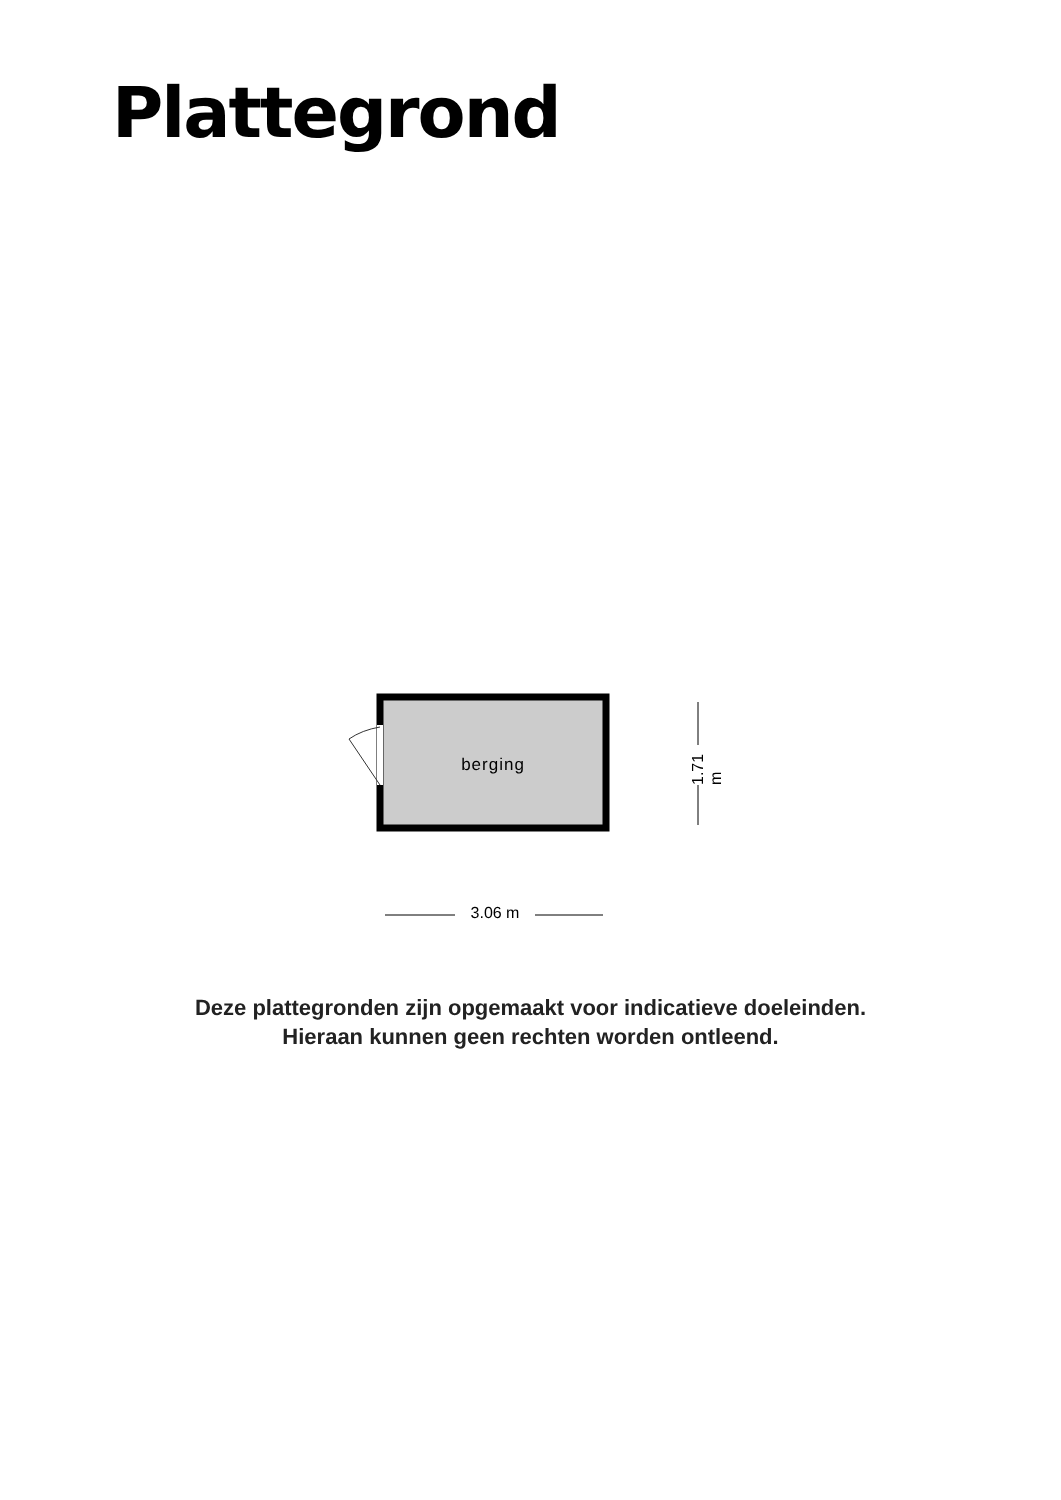Plattegrond
berging
.
1.71 m
3.06 m
Deze plattegronden zijn opgemaakt voor indicatieve doeleinden.
Hieraan kunnen geen rechten worden ontleend.